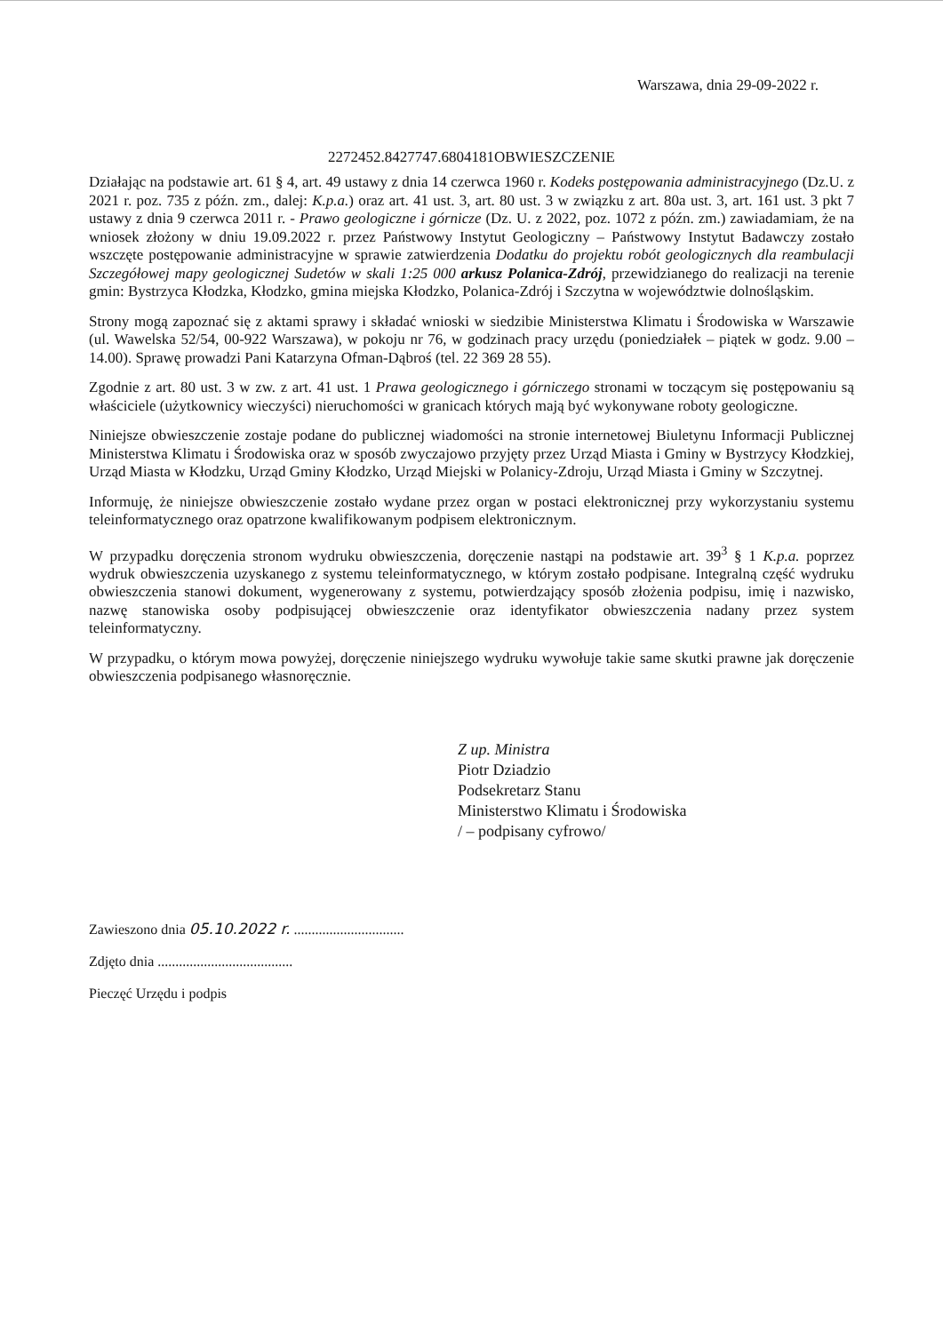Warszawa, dnia 29-09-2022 r.
2272452.8427747.6804181OBWIESZCZENIE
Działając na podstawie art. 61 § 4, art. 49 ustawy z dnia 14 czerwca 1960 r. Kodeks postępowania administracyjnego (Dz.U. z 2021 r. poz. 735 z późn. zm., dalej: K.p.a.) oraz art. 41 ust. 3, art. 80 ust. 3 w związku z art. 80a ust. 3, art. 161 ust. 3 pkt 7 ustawy z dnia 9 czerwca 2011 r. - Prawo geologiczne i górnicze (Dz. U. z 2022, poz. 1072 z późn. zm.) zawiadamiam, że na wniosek złożony w dniu 19.09.2022 r. przez Państwowy Instytut Geologiczny – Państwowy Instytut Badawczy zostało wszczęte postępowanie administracyjne w sprawie zatwierdzenia Dodatku do projektu robót geologicznych dla reambulacji Szczegółowej mapy geologicznej Sudetów w skali 1:25 000 arkusz Polanica-Zdrój, przewidzianego do realizacji na terenie gmin: Bystrzyca Kłodzka, Kłodzko, gmina miejska Kłodzko, Polanica-Zdrój i Szczytna w województwie dolnośląskim.
Strony mogą zapoznać się z aktami sprawy i składać wnioski w siedzibie Ministerstwa Klimatu i Środowiska w Warszawie (ul. Wawelska 52/54, 00-922 Warszawa), w pokoju nr 76, w godzinach pracy urzędu (poniedziałek – piątek w godz. 9.00 – 14.00). Sprawę prowadzi Pani Katarzyna Ofman-Dąbroś (tel. 22 369 28 55).
Zgodnie z art. 80 ust. 3 w zw. z art. 41 ust. 1 Prawa geologicznego i górniczego stronami w toczącym się postępowaniu są właściciele (użytkownicy wieczyści) nieruchomości w granicach których mają być wykonywane roboty geologiczne.
Niniejsze obwieszczenie zostaje podane do publicznej wiadomości na stronie internetowej Biuletynu Informacji Publicznej Ministerstwa Klimatu i Środowiska oraz w sposób zwyczajowo przyjęty przez Urząd Miasta i Gminy w Bystrzycy Kłodzkiej, Urząd Miasta w Kłodzku, Urząd Gminy Kłodzko, Urząd Miejski w Polanicy-Zdroju, Urząd Miasta i Gminy w Szczytnej.
Informuję, że niniejsze obwieszczenie zostało wydane przez organ w postaci elektronicznej przy wykorzystaniu systemu teleinformatycznego oraz opatrzone kwalifikowanym podpisem elektronicznym.
W przypadku doręczenia stronom wydruku obwieszczenia, doręczenie nastąpi na podstawie art. 39<sup>3</sup> § 1 K.p.a. poprzez wydruk obwieszczenia uzyskanego z systemu teleinformatycznego, w którym zostało podpisane. Integralną część wydruku obwieszczenia stanowi dokument, wygenerowany z systemu, potwierdzający sposób złożenia podpisu, imię i nazwisko, nazwę stanowiska osoby podpisującej obwieszczenie oraz identyfikator obwieszczenia nadany przez system teleinformatyczny.
W przypadku, o którym mowa powyżej, doręczenie niniejszego wydruku wywołuje takie same skutki prawne jak doręczenie obwieszczenia podpisanego własnoręcznie.
Z up. Ministra
Piotr Dziadzio
Podsekretarz Stanu
Ministerstwo Klimatu i Środowiska
/ – podpisany cyfrowo/
Zawieszono dnia 05.10.2022 r. ...............................
Zdjęto dnia ......................................
Pieczęć Urzędu i podpis